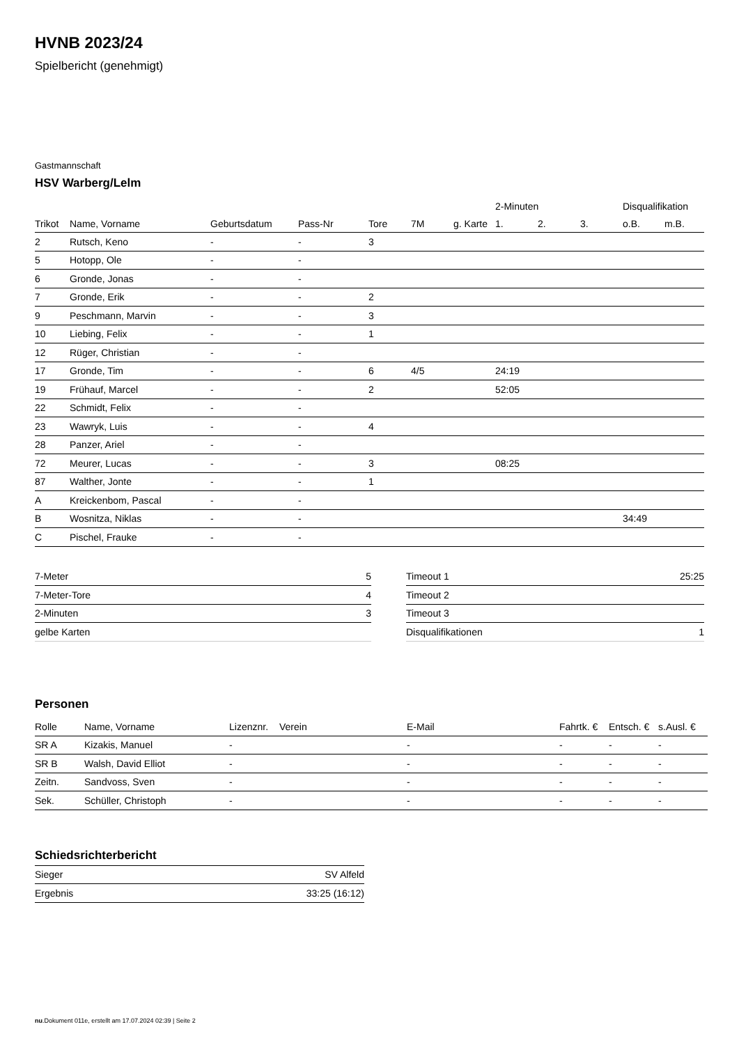HVNB 2023/24
Spielbericht (genehmigt)
Gastmannschaft
HSV Warberg/Lelm
| | | | | | | | 2-Minuten | | | Disqualifikation | |
| --- | --- | --- | --- | --- | --- | --- | --- | --- | --- | --- | --- |
| Trikot | Name, Vorname | Geburtsdatum | Pass-Nr | Tore | 7M | g. Karte | 1. | 2. | 3. | o.B. | m.B. |
| 2 | Rutsch, Keno | - | - | 3 | | | | | | | |
| 5 | Hotopp, Ole | - | - | | | | | | | | |
| 6 | Gronde, Jonas | - | - | | | | | | | | |
| 7 | Gronde, Erik | - | - | 2 | | | | | | | |
| 9 | Peschmann, Marvin | - | - | 3 | | | | | | | |
| 10 | Liebing, Felix | - | - | 1 | | | | | | | |
| 12 | Rüger, Christian | - | - | | | | | | | | |
| 17 | Gronde, Tim | - | - | 6 | 4/5 | | 24:19 | | | | |
| 19 | Frühauf, Marcel | - | - | 2 | | | 52:05 | | | | |
| 22 | Schmidt, Felix | - | - | | | | | | | | |
| 23 | Wawryk, Luis | - | - | 4 | | | | | | | |
| 28 | Panzer, Ariel | - | - | | | | | | | | |
| 72 | Meurer, Lucas | - | - | 3 | | | 08:25 | | | | |
| 87 | Walther, Jonte | - | - | 1 | | | | | | | |
| A | Kreickenbom, Pascal | - | - | | | | | | | | |
| B | Wosnitza, Niklas | - | - | | | | | | | 34:49 | |
| C | Pischel, Frauke | - | - | | | | | | | | |
| 7-Meter | 5 |
| 7-Meter-Tore | 4 |
| 2-Minuten | 3 |
| gelbe Karten | |
| Timeout 1 | 25:25 |
| Timeout 2 | |
| Timeout 3 | |
| Disqualifikationen | 1 |
Personen
| Rolle | Name, Vorname | Lizenznr. | Verein | E-Mail | Fahrtk. € | Entsch. € | s.Ausl. € |
| --- | --- | --- | --- | --- | --- | --- | --- |
| SR A | Kizakis, Manuel | - | | - | - | - | - |
| SR B | Walsh, David Elliot | - | | - | - | - | - |
| Zeitn. | Sandvoss, Sven | - | | - | - | - | - |
| Sek. | Schüller, Christoph | - | | - | - | - | - |
Schiedsrichterbericht
| Sieger | SV Alfeld |
| Ergebnis | 33:25 (16:12) |
nu.Dokument 011e, erstellt am 17.07.2024 02:39 | Seite 2